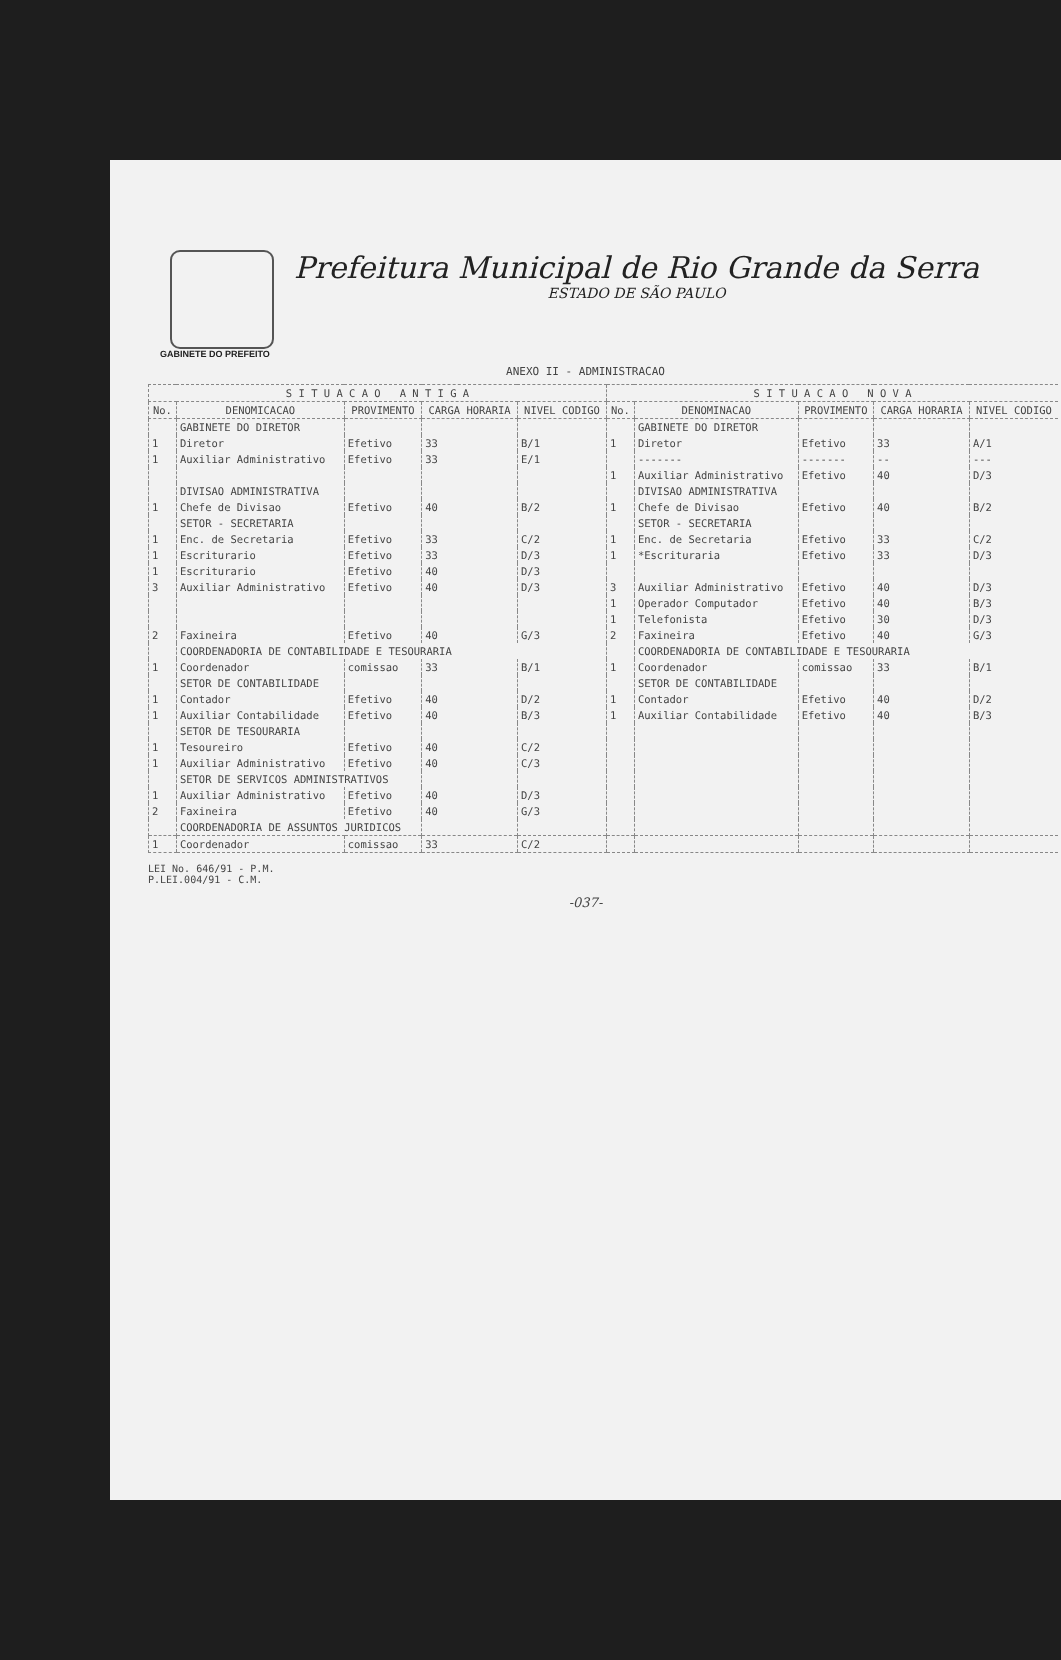Prefeitura Municipal de Rio Grande da Serra
ESTADO DE SÃO PAULO
GABINETE DO PREFEITO
ANEXO II - ADMINISTRACAO
| S I T U A C A O A N T I G A | | | | | S I T U A C A O N O V A | | | | |
| --- | --- | --- | --- | --- | --- | --- | --- | --- | --- |
| No. | DENOMICACAO | PROVIMENTO | CARGA HORARIA | NIVEL CODIGO | No. | DENOMINACAO | PROVIMENTO | CARGA HORARIA | NIVEL CODIGO |
| | GABINETE DO DIRETOR | | | | | GABINETE DO DIRETOR | | | |
| 1 | Diretor | Efetivo | 33 | B/1 | 1 | Diretor | Efetivo | 33 | A/1 |
| 1 | Auxiliar Administrativo | Efetivo | 33 | E/1 | | ------- | ------- | -- | --- |
| | | | | | 1 | Auxiliar Administrativo | Efetivo | 40 | D/3 |
| | DIVISAO ADMINISTRATIVA | | | | | DIVISAO ADMINISTRATIVA | | | |
| 1 | Chefe de Divisao | Efetivo | 40 | B/2 | 1 | Chefe de Divisao | Efetivo | 40 | B/2 |
| | SETOR - SECRETARIA | | | | | SETOR - SECRETARIA | | | |
| 1 | Enc. de Secretaria | Efetivo | 33 | C/2 | 1 | Enc. de Secretaria | Efetivo | 33 | C/2 |
| 1 | Escriturario | Efetivo | 33 | D/3 | 1 | *Escrituraria | Efetivo | 33 | D/3 |
| 1 | Escriturario | Efetivo | 40 | D/3 | | | | | |
| 3 | Auxiliar Administrativo | Efetivo | 40 | D/3 | 3 | Auxiliar Administrativo | Efetivo | 40 | D/3 |
| | | | | | 1 | Operador Computador | Efetivo | 40 | B/3 |
| | | | | | 1 | Telefonista | Efetivo | 30 | D/3 |
| 2 | Faxineira | Efetivo | 40 | G/3 | 2 | Faxineira | Efetivo | 40 | G/3 |
| | COORDENADORIA DE CONTABILIDADE E TESOURARIA | | | | | COORDENADORIA DE CONTABILIDADE E TESOURARIA | | | |
| 1 | Coordenador | comissao | 33 | B/1 | 1 | Coordenador | comissao | 33 | B/1 |
| | SETOR DE CONTABILIDADE | | | | | SETOR DE CONTABILIDADE | | | |
| 1 | Contador | Efetivo | 40 | D/2 | 1 | Contador | Efetivo | 40 | D/2 |
| 1 | Auxiliar Contabilidade | Efetivo | 40 | B/3 | 1 | Auxiliar Contabilidade | Efetivo | 40 | B/3 |
| | SETOR DE TESOURARIA | | | | | | | | |
| 1 | Tesoureiro | Efetivo | 40 | C/2 | | | | | |
| 1 | Auxiliar Administrativo | Efetivo | 40 | C/3 | | | | | |
| | SETOR DE SERVICOS ADMINISTRATIVOS | | | | | | | | |
| 1 | Auxiliar Administrativo | Efetivo | 40 | D/3 | | | | | |
| 2 | Faxineira | Efetivo | 40 | G/3 | | | | | |
| | COORDENADORIA DE ASSUNTOS JURIDICOS | | | | | | | | |
| 1 | Coordenador | comissao | 33 | C/2 | | | | | |
LEI No. 646/91 - P.M.
P.LEI.004/91 - C.M.
-037-